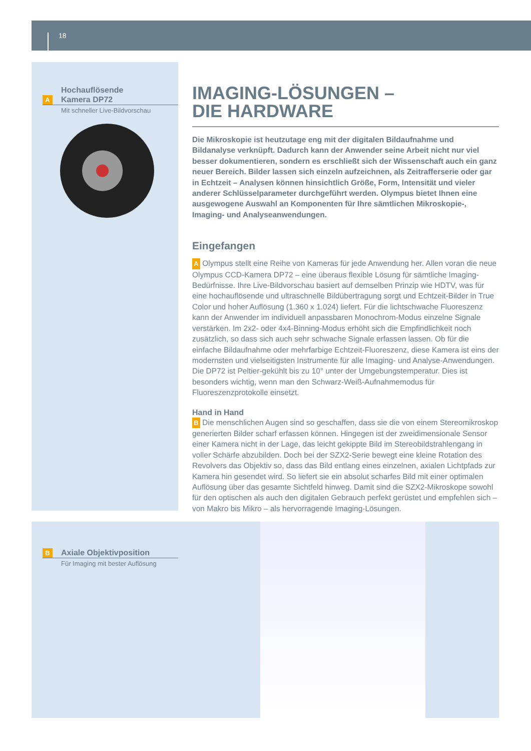18
Hochauflösende
A Kamera DP72
Mit schneller Live-Bildvorschau
B Axiale Objektivposition
Für Imaging mit bester Auflösung
IMAGING-LÖSUNGEN –
DIE HARDWARE
Die Mikroskopie ist heutzutage eng mit der digitalen Bildaufnahme und Bildanalyse verknüpft. Dadurch kann der Anwender seine Arbeit nicht nur viel besser dokumentieren, sondern es erschließt sich der Wissenschaft auch ein ganz neuer Bereich. Bilder lassen sich einzeln aufzeichnen, als Zeitrafferserie oder gar in Echtzeit – Analysen können hinsichtlich Größe, Form, Intensität und vieler anderer Schlüsselparameter durchgeführt werden. Olympus bietet Ihnen eine ausgewogene Auswahl an Komponenten für Ihre sämtlichen Mikroskopie-, Imaging- und Analyseanwendungen.
Eingefangen
A Olympus stellt eine Reihe von Kameras für jede Anwendung her. Allen voran die neue Olympus CCD-Kamera DP72 – eine überaus flexible Lösung für sämtliche Imaging-Bedürfnisse. Ihre Live-Bildvorschau basiert auf demselben Prinzip wie HDTV, was für eine hochauflösende und ultraschnelle Bildübertragung sorgt und Echtzeit-Bilder in True Color und hoher Auflösung (1.360 x 1.024) liefert. Für die lichtschwache Fluoreszenz kann der Anwender im individuell anpassbaren Monochrom-Modus einzelne Signale verstärken. Im 2x2- oder 4x4-Binning-Modus erhöht sich die Empfindlichkeit noch zusätzlich, so dass sich auch sehr schwache Signale erfassen lassen. Ob für die einfache Bildaufnahme oder mehrfarbige Echtzeit-Fluoreszenz, diese Kamera ist eins der modernsten und vielseitigsten Instrumente für alle Imaging- und Analyse-Anwendungen. Die DP72 ist Peltier-gekühlt bis zu 10° unter der Umgebungstemperatur. Dies ist besonders wichtig, wenn man den Schwarz-Weiß-Aufnahmemodus für Fluoreszenzprotokolle einsetzt.
Hand in Hand
B Die menschlichen Augen sind so geschaffen, dass sie die von einem Stereomikroskop generierten Bilder scharf erfassen können. Hingegen ist der zweidimensionale Sensor einer Kamera nicht in der Lage, das leicht gekippte Bild im Stereobildstrahlengang in voller Schärfe abzubilden. Doch bei der SZX2-Serie bewegt eine kleine Rotation des Revolvers das Objektiv so, dass das Bild entlang eines einzelnen, axialen Lichtpfads zur Kamera hin gesendet wird. So liefert sie ein absolut scharfes Bild mit einer optimalen Auflösung über das gesamte Sichtfeld hinweg. Damit sind die SZX2-Mikroskope sowohl für den optischen als auch den digitalen Gebrauch perfekt gerüstet und empfehlen sich – von Makro bis Mikro – als hervorragende Imaging-Lösungen.